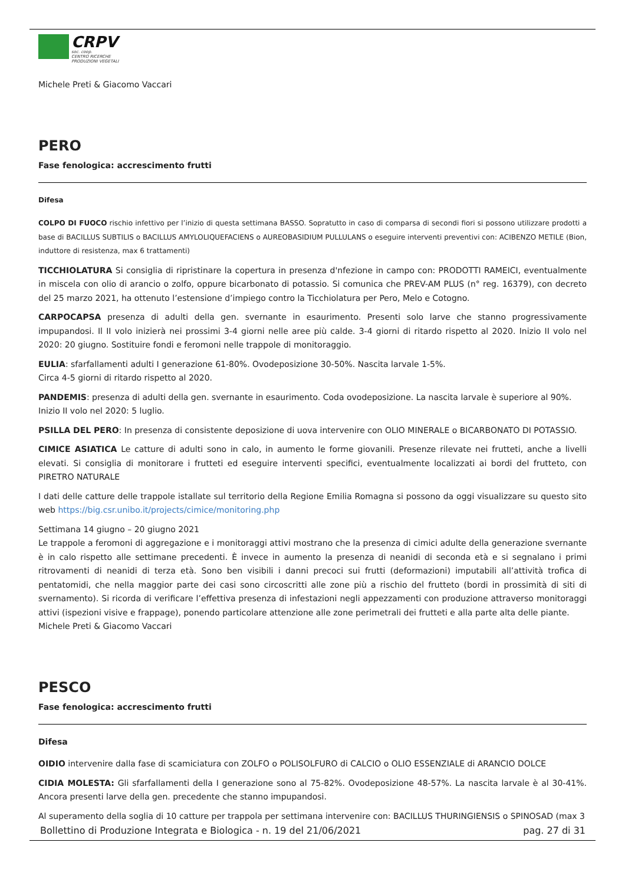CRPV
soc. coop.
CENTRO RICERCHE
PRODUZIONI VEGETALI
Michele Preti & Giacomo Vaccari
PERO
Fase fenologica: accrescimento frutti
Difesa
COLPO DI FUOCO rischio infettivo per l’inizio di questa settimana BASSO. Sopratutto in caso di comparsa di secondi fiori si possono utilizzare prodotti a base di BACILLUS SUBTILIS o BACILLUS AMYLOLIQUEFACIENS o AUREOBASIDIUM PULLULANS o eseguire interventi preventivi con: ACIBENZO METILE (Bion, induttore di resistenza, max 6 trattamenti)
TICCHIOLATURA Si consiglia di ripristinare la copertura in presenza d'nfezione in campo con: PRODOTTI RAMEICI, eventualmente in miscela con olio di arancio o zolfo, oppure bicarbonato di potassio. Si comunica che PREV-AM PLUS (n° reg. 16379), con decreto del 25 marzo 2021, ha ottenuto l’estensione d’impiego contro la Ticchiolatura per Pero, Melo e Cotogno.
CARPOCAPSA presenza di adulti della gen. svernante in esaurimento. Presenti solo larve che stanno progressivamente impupandosi. Il II volo inizierà nei prossimi 3-4 giorni nelle aree più calde. 3-4 giorni di ritardo rispetto al 2020. Inizio II volo nel 2020: 20 giugno. Sostituire fondi e feromoni nelle trappole di monitoraggio.
EULIA: sfarfallamenti adulti I generazione 61-80%. Ovodeposizione 30-50%. Nascita larvale 1-5%.
Circa 4-5 giorni di ritardo rispetto al 2020.
PANDEMIS: presenza di adulti della gen. svernante in esaurimento. Coda ovodeposizione. La nascita larvale è superiore al 90%.
Inizio II volo nel 2020: 5 luglio.
PSILLA DEL PERO: In presenza di consistente deposizione di uova intervenire con OLIO MINERALE o BICARBONATO DI POTASSIO.
CIMICE ASIATICA Le catture di adulti sono in calo, in aumento le forme giovanili. Presenze rilevate nei frutteti, anche a livelli elevati. Si consiglia di monitorare i frutteti ed eseguire interventi specifici, eventualmente localizzati ai bordi del frutteto, con PIRETRO NATURALE
I dati delle catture delle trappole istallate sul territorio della Regione Emilia Romagna si possono da oggi visualizzare su questo sito web https://big.csr.unibo.it/projects/cimice/monitoring.php
Settimana 14 giugno – 20 giugno 2021
Le trappole a feromoni di aggregazione e i monitoraggi attivi mostrano che la presenza di cimici adulte della generazione svernante è in calo rispetto alle settimane precedenti. È invece in aumento la presenza di neanidi di seconda età e si segnalano i primi ritrovamenti di neanidi di terza età. Sono ben visibili i danni precoci sui frutti (deformazioni) imputabili all’attività trofica di pentatomidi, che nella maggior parte dei casi sono circoscritti alle zone più a rischio del frutteto (bordi in prossimità di siti di svernamento). Si ricorda di verificare l’effettiva presenza di infestazioni negli appezzamenti con produzione attraverso monitoraggi attivi (ispezioni visive e frappage), ponendo particolare attenzione alle zone perimetrali dei frutteti e alla parte alta delle piante.
Michele Preti & Giacomo Vaccari
PESCO
Fase fenologica: accrescimento frutti
Difesa
OIDIO intervenire dalla fase di scamiciatura con ZOLFO o POLISOLFURO di CALCIO o OLIO ESSENZIALE di ARANCIO DOLCE
CIDIA MOLESTA: Gli sfarfallamenti della I generazione sono al 75-82%. Ovodeposizione 48-57%. La nascita larvale è al 30-41%. Ancora presenti larve della gen. precedente che stanno impupandosi.
Al superamento della soglia di 10 catture per trappola per settimana intervenire con: BACILLUS THURINGIENSIS o SPINOSAD (max 3
Bollettino di Produzione Integrata e Biologica - n. 19 del 21/06/2021 pag. 27 di 31